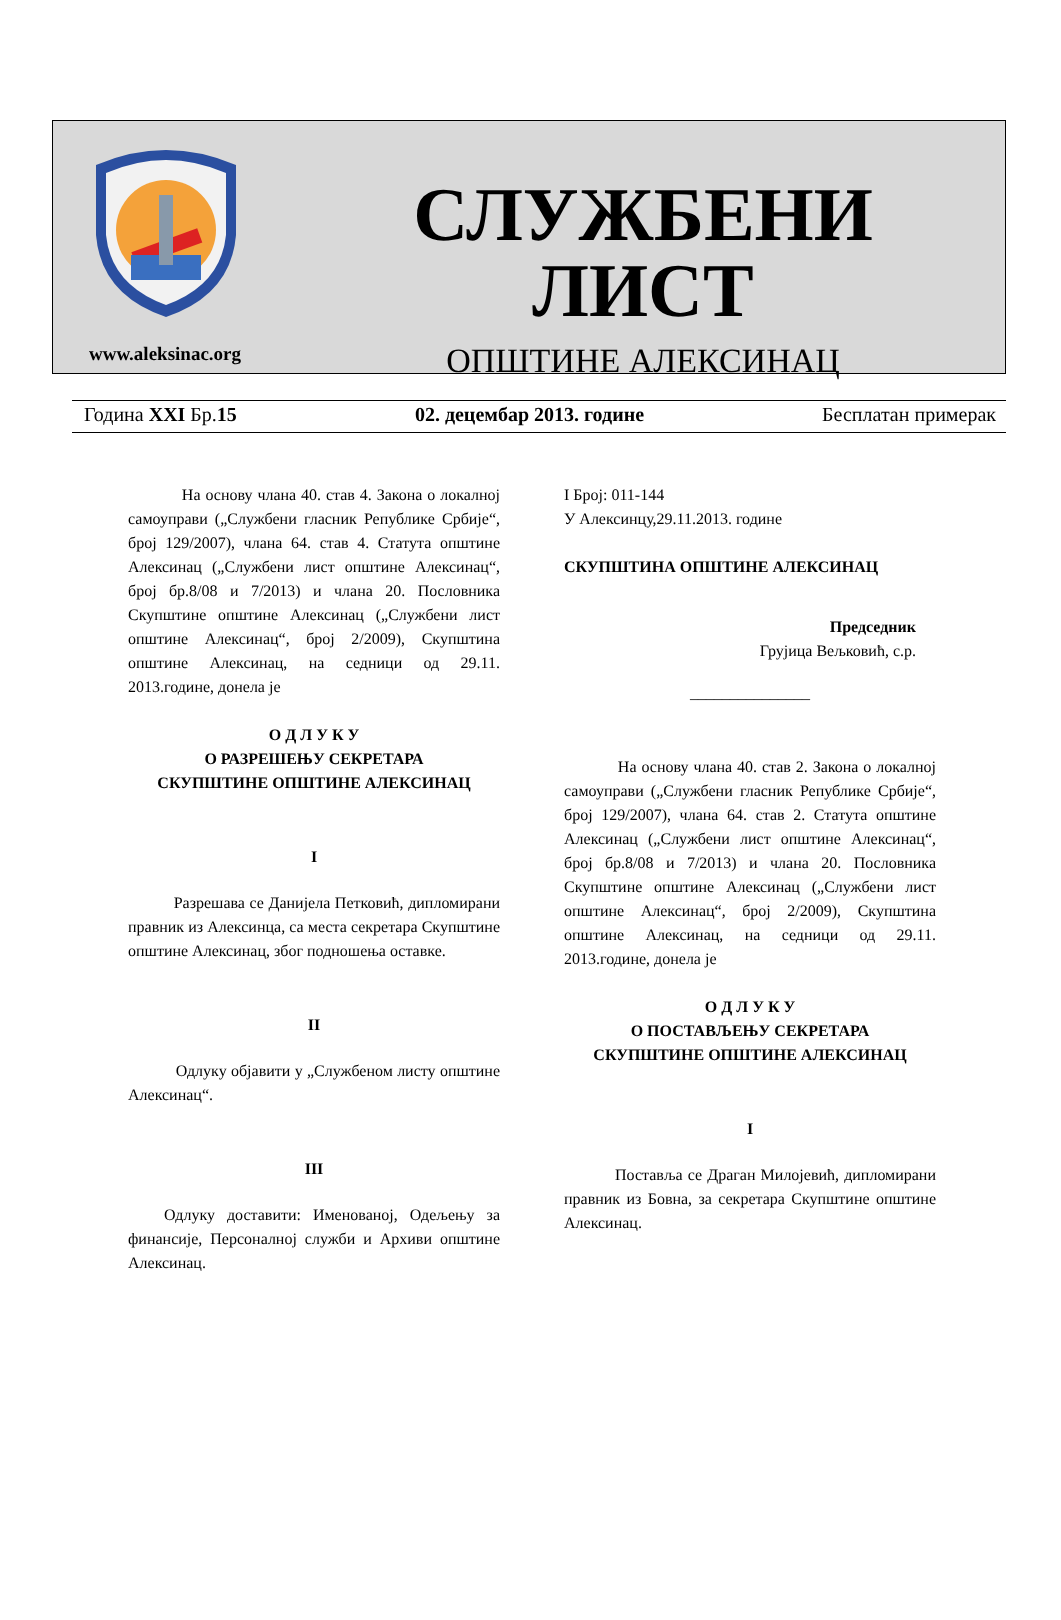СЛУЖБЕНИ ЛИСТ
ОПШТИНЕ АЛЕКСИНАЦ
www.aleksinac.org
Година XXI Бр.15 02. децембар 2013. године Бесплатан примерак
На основу члана 40. став 4. Закона о локалној самоуправи („Службени гласник Републике Србије“, број 129/2007), члана 64. став 4. Статута општине Алексинац („Службени лист општине Алексинац“, број бр.8/08 и 7/2013) и члана 20. Пословника Скупштине општине Алексинац („Службени лист општине Алексинац“, број 2/2009), Скупштина општине Алексинац, на седници од 29.11. 2013.године, донела је
О Д Л У К У
О РАЗРЕШЕЊУ СЕКРЕТАРА
СКУПШТИНЕ ОПШТИНЕ АЛЕКСИНАЦ
I
Разрешава се Данијела Петковић, дипломирани правник из Алексинца, са места секретара Скупштине општине Алексинац, због подношења оставке.
II
Одлуку објавити у „Службеном листу општине Алексинац“.
III
Одлуку доставити: Именованој, Одељењу за финансије, Персоналној служби и Архиви општине Алексинац.
I Број: 011-144
У Алексинцу,29.11.2013. године
СКУПШТИНА ОПШТИНЕ АЛЕКСИНАЦ
Председник
Грујица Вељковић, с.р.
_______________
На основу члана 40. став 2. Закона о локалној самоуправи („Службени гласник Републике Србије“, број 129/2007), члана 64. став 2. Статута општине Алексинац („Службени лист општине Алексинац“, број бр.8/08 и 7/2013) и члана 20. Пословника Скупштине општине Алексинац („Службени лист општине Алексинац“, број 2/2009), Скупштина општине Алексинац, на седници од 29.11. 2013.године, донела је
О Д Л У К У
О ПОСТАВЉЕЊУ СЕКРЕТАРА
СКУПШТИНЕ ОПШТИНЕ АЛЕКСИНАЦ
I
Поставља се Драган Милојевић, дипломирани правник из Бовна, за секретара Скупштине општине Алексинац.